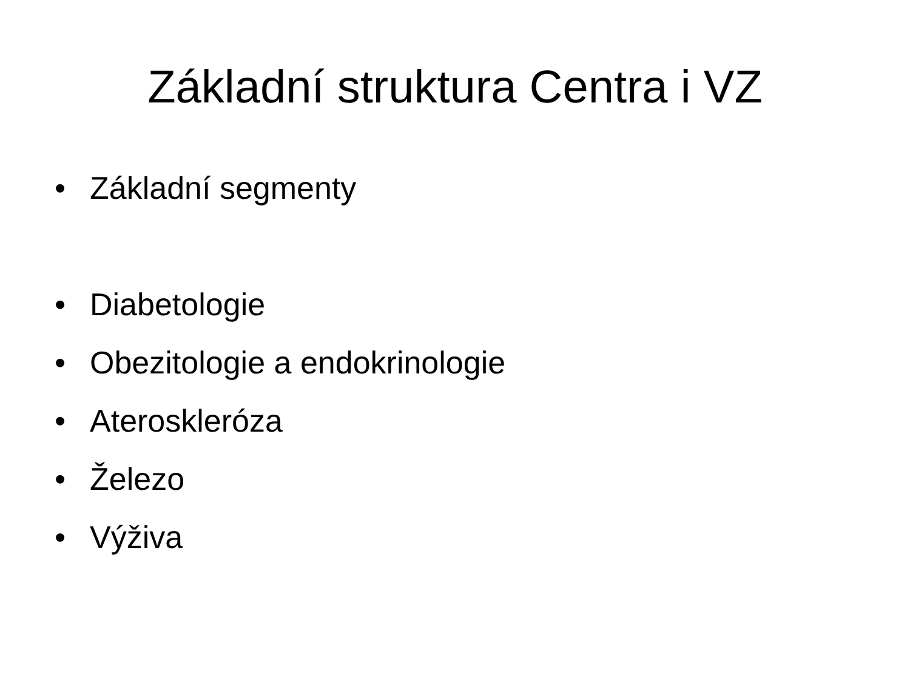Základní struktura Centra i VZ
• Základní segmenty
• Diabetologie
• Obezitologie a endokrinologie
• Ateroskleróza
• Železo
• Výživa